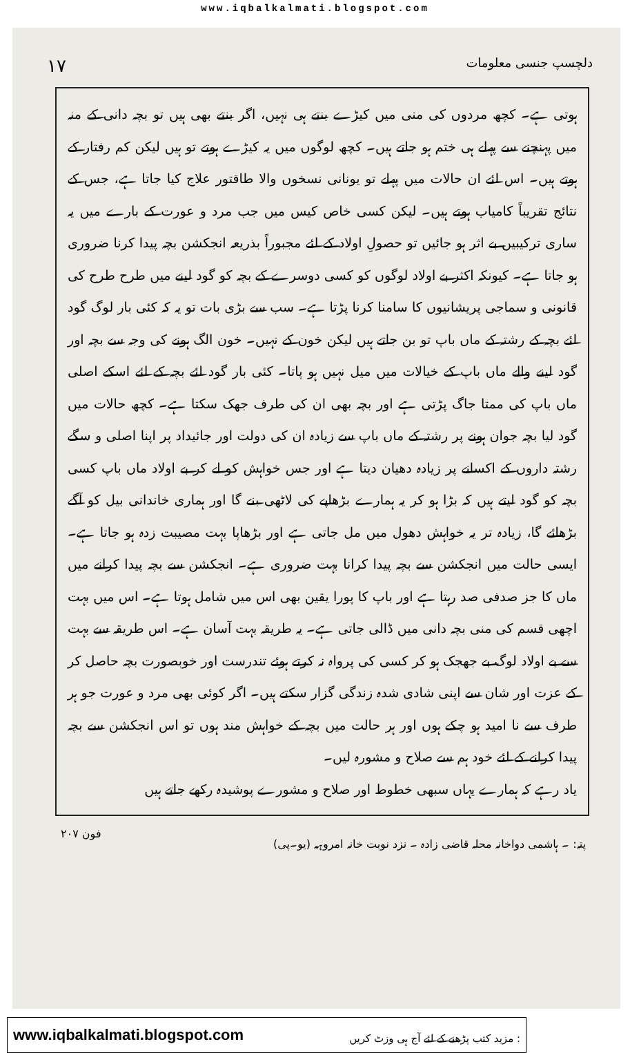www.iqbalkalmati.blogspot.com
دلچسپ جنسی معلومات ۱۷
ہوتی ہے۔ کچھ مردوں کی منی میں کیڑے بنتے ہی نہیں، اگر بنتے بھی ہیں تو بچہ دانی کے منہ میں پہنچنے سے پہلے ہی ختم ہو جاتے ہیں۔ کچھ لوگوں میں یہ کیڑے ہوتے تو ہیں لیکن کم رفتار کے ہوتے ہیں۔ اس لئے ان حالات میں پہلے تو یونانی نسخوں والا طاقتور علاج کیا جاتا ہے، جس کے نتائج تقریباً کامیاب ہوتے ہیں۔ لیکن کسی خاص کیس میں جب مرد و عورت کے بارے میں یہ ساری ترکیبیں بے اثر ہو جائیں تو حصولِ اولاد کے لئے مجبوراً بذریعہ انجکشن بچہ پیدا کرنا ضروری ہو جاتا ہے۔ کیونکہ اکثر بے اولاد لوگوں کو کسی دوسرے کے بچہ کو گود لینے میں طرح طرح کی قانونی و سماجی پریشانیوں کا سامنا کرنا پڑتا ہے۔ سب سے بڑی بات تو یہ کہ کئی بار لوگ گود لئے بچہ کے رشتہ کے ماں باپ تو بن جاتے ہیں لیکن خون کے نہیں۔ خون الگ ہونے کی وجہ سے بچہ اور گود لینے والے ماں باپ کے خیالات میں میل نہیں ہو پاتا۔ کئی بار گود لئے بچہ کے لئے اسکے اصلی ماں باپ کی ممتا جاگ پڑتی ہے اور بچہ بھی ان کی طرف جھک سکتا ہے۔ کچھ حالات میں گود لیا بچہ جوان ہونے پر رشتہ کے ماں باپ سے زیادہ ان کی دولت اور جائیداد پر اپنا اصلی و سگے رشتہ داروں کے اکسانے پر زیادہ دھیان دیتا ہے اور جس خواہش کو لے کر بے اولاد ماں باپ کسی بچہ کو گود لیتے ہیں کہ بڑا ہو کر یہ ہمارے بڑھاپے کی لاٹھی بنے گا اور ہماری خاندانی بیل کو آگے بڑھائے گا، زیادہ تر یہ خواہش دھول میں مل جاتی ہے اور بڑھاپا بہت مصیبت زدہ ہو جاتا ہے۔ ایسی حالت میں انجکشن سے بچہ پیدا کرانا بہت ضروری ہے۔ انجکشن سے بچہ پیدا کرانے میں ماں کا جز صدفی صد رہتا ہے اور باپ کا پورا یقین بھی اس میں شامل ہوتا ہے۔ اس میں بہت اچھی قسم کی منی بچہ دانی میں ڈالی جاتی ہے۔ یہ طریقہ بہت آسان ہے۔ اس طریقہ سے بہت سے بے اولاد لوگ بے جھجک ہو کر کسی کی پرواہ نہ کرتے ہوئے تندرست اور خوبصورت بچہ حاصل کر کے عزت اور شان سے اپنی شادی شدہ زندگی گزار سکتے ہیں۔ اگر کوئی بھی مرد و عورت جو ہر طرف سے نا امید ہو چکے ہوں اور ہر حالت میں بچہ کے خواہش مند ہوں تو اس انجکشن سے بچہ پیدا کرانے کے لئے خود ہم سے صلاح و مشورہ لیں۔
یاد رہے کہ ہمارے یہاں سبھی خطوط اور صلاح و مشورے پوشیدہ رکھے جاتے ہیں
پتہ: ۔ ہاشمی دواخانہ محلہ قاضی زادہ ۔ نزد نوبت خانہ امروہہ (یو۔پی) فون ۲۰۷
www.iqbalkalmati.blogspot.com: مزید کتب پڑھنے کے لئے آج ہی وزٹ کریں